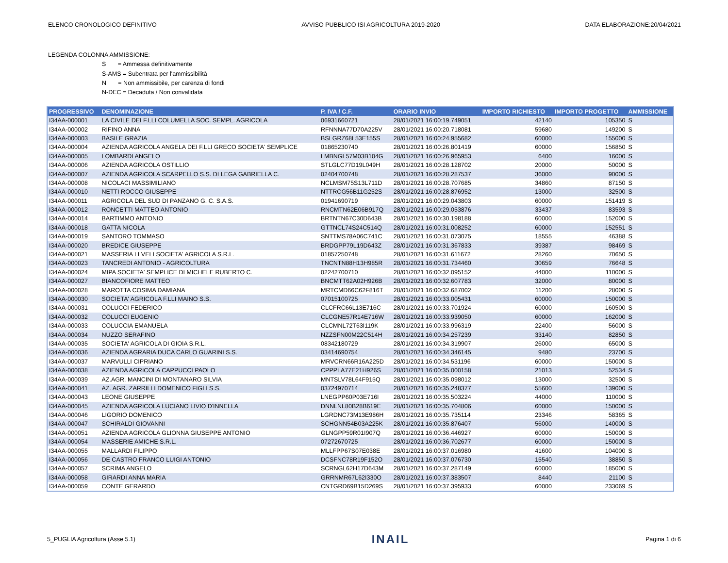ELENCO CRONOLOGICO DEFINITIVO AVVISO PUBBLICO ISI AGRICOLTURA 2019-2020 DATA ELABORAZIONE:20/04/2021
LEGENDA COLONNA AMMISSIONE:
S = Ammessa definitivamente
S-AMS = Subentrata per l'ammissibilità
N = Non ammissibile, per carenza di fondi
N-DEC = Decaduta / Non convalidata
| PROGRESSIVO | DENOMINAZIONE | P. IVA / C.F. | ORARIO INVIO | IMPORTO RICHIESTO | IMPORTO PROGETTO | AMMISSIONE |
| --- | --- | --- | --- | --- | --- | --- |
| I34AA-000001 | LA CIVILE DEI F.LLI COLUMELLA SOC. SEMPL. AGRICOLA | 06931660721 | 28/01/2021 16:00:19.749051 | 42140 | 105350 | S |
| I34AA-000002 | RIFINO ANNA | RFNNNA77D70A225V | 28/01/2021 16:00:20.718081 | 59680 | 149200 | S |
| I34AA-000003 | BASILE GRAZIA | BSLGRZ68L53E155S | 28/01/2021 16:00:24.955682 | 60000 | 155000 | S |
| I34AA-000004 | AZIENDA AGRICOLA ANGELA DEI F.LLI GRECO SOCIETA' SEMPLICE | 01865230740 | 28/01/2021 16:00:26.801419 | 60000 | 156850 | S |
| I34AA-000005 | LOMBARDI ANGELO | LMBNGL57M03B104G | 28/01/2021 16:00:26.965953 | 6400 | 16000 | S |
| I34AA-000006 | AZIENDA AGRICOLA OSTILLIO | STLGLC77D19L049H | 28/01/2021 16:00:28.128702 | 20000 | 50000 | S |
| I34AA-000007 | AZIENDA AGRICOLA SCARPELLO S.S. DI LEGA GABRIELLA C. | 02404700748 | 28/01/2021 16:00:28.287537 | 36000 | 90000 | S |
| I34AA-000008 | NICOLACI MASSIMILIANO | NCLMSM75S13L711D | 28/01/2021 16:00:28.707685 | 34860 | 87150 | S |
| I34AA-000010 | NETTI ROCCO GIUSEPPE | NTTRCG56B11G252S | 28/01/2021 16:00:28.876952 | 13000 | 32500 | S |
| I34AA-000011 | AGRICOLA DEL SUD DI PANZANO G. C. S.A.S. | 01941690719 | 28/01/2021 16:00:29.043803 | 60000 | 151419 | S |
| I34AA-000012 | RONCETTI MATTEO ANTONIO | RNCMTN62E06B917Q | 28/01/2021 16:00:29.053876 | 33437 | 83593 | S |
| I34AA-000014 | BARTIMMO ANTONIO | BRTNTN67C30D643B | 28/01/2021 16:00:30.198188 | 60000 | 152000 | S |
| I34AA-000018 | GATTA NICOLA | GTTNCL74S24C514Q | 28/01/2021 16:00:31.008252 | 60000 | 152551 | S |
| I34AA-000019 | SANTORO TOMMASO | SNTTMS78A06C741C | 28/01/2021 16:00:31.073075 | 18555 | 46388 | S |
| I34AA-000020 | BREDICE GIUSEPPE | BRDGPP79L19D643Z | 28/01/2021 16:00:31.367833 | 39387 | 98469 | S |
| I34AA-000021 | MASSERIA LI VELI SOCIETA' AGRICOLA S.R.L. | 01857250748 | 28/01/2021 16:00:31.611672 | 28260 | 70650 | S |
| I34AA-000023 | TANCREDI ANTONIO - AGRICOLTURA | TNCNTN88H13H985R | 28/01/2021 16:00:31.734460 | 30659 | 76648 | S |
| I34AA-000024 | MIPA SOCIETA' SEMPLICE DI MICHELE RUBERTO C. | 02242700710 | 28/01/2021 16:00:32.095152 | 44000 | 110000 | S |
| I34AA-000027 | BIANCOFIORE MATTEO | BNCMTT62A02H926B | 28/01/2021 16:00:32.607783 | 32000 | 80000 | S |
| I34AA-000028 | MAROTTA COSIMA DAMIANA | MRTCMD66C62F816T | 28/01/2021 16:00:32.687002 | 11200 | 28000 | S |
| I34AA-000030 | SOCIETA' AGRICOLA F.LLI MAINO S.S. | 07015100725 | 28/01/2021 16:00:33.005431 | 60000 | 150000 | S |
| I34AA-000031 | COLUCCI FEDERICO | CLCFRC66L13E716C | 28/01/2021 16:00:33.701924 | 60000 | 160500 | S |
| I34AA-000032 | COLUCCI EUGENIO | CLCGNE57R14E716W | 28/01/2021 16:00:33.939050 | 60000 | 162000 | S |
| I34AA-000033 | COLUCCIA EMANUELA | CLCMNL72T63I119K | 28/01/2021 16:00:33.996319 | 22400 | 56000 | S |
| I34AA-000034 | NUZZO SERAFINO | NZZSFN00M22C514H | 28/01/2021 16:00:34.257239 | 33140 | 82850 | S |
| I34AA-000035 | SOCIETA' AGRICOLA DI GIOIA S.R.L. | 08342180729 | 28/01/2021 16:00:34.319907 | 26000 | 65000 | S |
| I34AA-000036 | AZIENDA AGRARIA DUCA CARLO GUARINI S.S. | 03414690754 | 28/01/2021 16:00:34.346145 | 9480 | 23700 | S |
| I34AA-000037 | MARVULLI CIPRIANO | MRVCRN66R16A225D | 28/01/2021 16:00:34.531196 | 60000 | 150000 | S |
| I34AA-000038 | AZIENDA AGRICOLA CAPPUCCI PAOLO | CPPPLA77E21H926S | 28/01/2021 16:00:35.000158 | 21013 | 52534 | S |
| I34AA-000039 | AZ.AGR. MANCINI DI MONTANARO SILVIA | MNTSLV78L64F915Q | 28/01/2021 16:00:35.098012 | 13000 | 32500 | S |
| I34AA-000041 | AZ. AGR. ZARRILLI DOMENICO FIGLI S.S. | 03724970714 | 28/01/2021 16:00:35.248377 | 55600 | 139000 | S |
| I34AA-000043 | LEONE GIUSEPPE | LNEGPP60P03E716I | 28/01/2021 16:00:35.503224 | 44000 | 110000 | S |
| I34AA-000045 | AZIENDA AGRICOLA LUCIANO LIVIO D'INNELLA | DNNLNL80B28B619E | 28/01/2021 16:00:35.704806 | 60000 | 150000 | S |
| I34AA-000046 | LIGORIO DOMENICO | LGRDNC73M13E986H | 28/01/2021 16:00:35.735114 | 23346 | 58365 | S |
| I34AA-000047 | SCHIRALDI GIOVANNI | SCHGNN54B03A225K | 28/01/2021 16:00:35.876407 | 56000 | 140000 | S |
| I34AA-000051 | AZIENDA AGRICOLA GLIONNA GIUSEPPE ANTONIO | GLNGPP59R01I907Q | 28/01/2021 16:00:36.446927 | 60000 | 150000 | S |
| I34AA-000054 | MASSERIE AMICHE S.R.L. | 07272670725 | 28/01/2021 16:00:36.702677 | 60000 | 150000 | S |
| I34AA-000055 | MALLARDI FILIPPO | MLLFPP67S07E038E | 28/01/2021 16:00:37.016980 | 41600 | 104000 | S |
| I34AA-000056 | DE CASTRO FRANCO LUIGI ANTONIO | DCSFNC78R19F152O | 28/01/2021 16:00:37.076730 | 15540 | 38850 | S |
| I34AA-000057 | SCRIMA ANGELO | SCRNGL62H17D643M | 28/01/2021 16:00:37.287149 | 60000 | 185000 | S |
| I34AA-000058 | GIRARDI ANNA MARIA | GRRNMR67L62I330O | 28/01/2021 16:00:37.383507 | 8440 | 21100 | S |
| I34AA-000059 | CONTE GERARDO | CNTGRD69B15D269S | 28/01/2021 16:00:37.395933 | 60000 | 233069 | S |
5_PUGLIA Agricoltura (Asse 5.1) INAIL Pagina 1 di 6